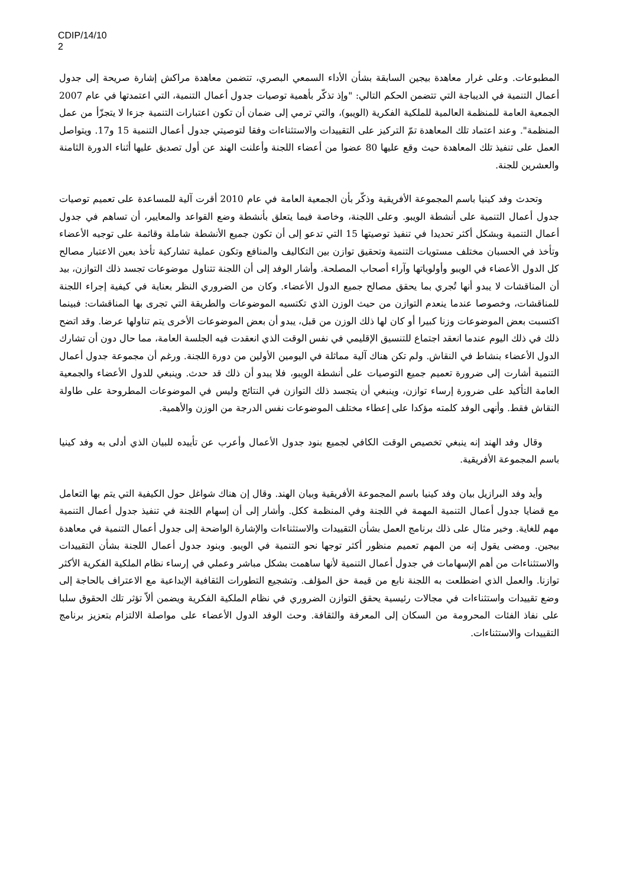CDIP/14/10
2
المطبوعات. وعلى غرار معاهدة بيجين السابقة بشأن الأداء السمعي البصري، تتضمن معاهدة مراكش إشارة صريحة إلى جدول أعمال التنمية في الديباجة التي تتضمن الحكم التالي: "وإذ تذكّر بأهمية توصيات جدول أعمال التنمية، التي اعتمدتها في عام 2007 الجمعية العامة للمنظمة العالمية للملكية الفكرية (الويبو)، والتي ترمي إلى ضمان أن تكون اعتبارات التنمية جزءا لا يتجزّأ من عمل المنظمة". وعند اعتماد تلك المعاهدة تمّ التركيز على التقييدات والاستثناءات وفقا لتوصيتي جدول أعمال التنمية 15 و17. ويتواصل العمل على تنفيذ تلك المعاهدة حيث وقع عليها 80 عضوا من أعضاء اللجنة وأعلنت الهند عن أول تصديق عليها أثناء الدورة الثامنة والعشرين للجنة.
وتحدث وفد كينيا باسم المجموعة الأفريقية وذكّر بأن الجمعية العامة في عام 2010 أقرت آلية للمساعدة على تعميم توصيات جدول أعمال التنمية على أنشطة الويبو. وعلى اللجنة، وخاصة فيما يتعلق بأنشطة وضع القواعد والمعايير، أن تساهم في جدول أعمال التنمية وبشكل أكثر تحديدا في تنفيذ توصيتها 15 التي تدعو إلى أن تكون جميع الأنشطة شاملة وقائمة على توجيه الأعضاء وتأخذ في الحسبان مختلف مستويات التنمية وتحقيق توازن بين التكاليف والمنافع وتكون عملية تشاركية تأخذ بعين الاعتبار مصالح كل الدول الأعضاء في الويبو وأولوياتها وآراء أصحاب المصلحة. وأشار الوفد إلى أن اللجنة تتناول موضوعات تجسد ذلك التوازن، بيد أن المناقشات لا يبدو أنها تُجري بما يحقق مصالح جميع الدول الأعضاء. وكان من الضروري النظر بعناية في كيفية إجراء اللجنة للمناقشات، وخصوصا عندما ينعدم التوازن من حيث الوزن الذي تكتسيه الموضوعات والطريقة التي تجرى بها المناقشات: فبينما اكتسبت بعض الموضوعات وزنا كبيرا أو كان لها ذلك الوزن من قبل، يبدو أن بعض الموضوعات الأخرى يتم تناولها عرضا. وقد اتضح ذلك في ذلك اليوم عندما انعقد اجتماع للتنسيق الإقليمي في نفس الوقت الذي انعقدت فيه الجلسة العامة، مما حال دون أن تشارك الدول الأعضاء بنشاط في النقاش. ولم تكن هناك آلية مماثلة في اليومين الأولين من دورة اللجنة. ورغم أن مجموعة جدول أعمال التنمية أشارت إلى ضرورة تعميم جميع التوصيات على أنشطة الويبو، فلا يبدو أن ذلك قد حدث. وينبغي للدول الأعضاء والجمعية العامة التأكيد على ضرورة إرساء توازن، وينبغي أن يتجسد ذلك التوازن في النتائج وليس في الموضوعات المطروحة على طاولة النقاش فقط. وأنهى الوفد كلمته مؤكدا على إعطاء مختلف الموضوعات نفس الدرجة من الوزن والأهمية.
وقال وفد الهند إنه ينبغي تخصيص الوقت الكافي لجميع بنود جدول الأعمال وأعرب عن تأييده للبيان الذي أدلى به وفد كينيا باسم المجموعة الأفريقية.
وأيد وفد البرازيل بيان وفد كينيا باسم المجموعة الأفريقية وبيان الهند. وقال إن هناك شواغل حول الكيفية التي يتم بها التعامل مع قضايا جدول أعمال التنمية المهمة في اللجنة وفي المنظمة ككل. وأشار إلى أن إسهام اللجنة في تنفيذ جدول أعمال التنمية مهم للغاية. وخير مثال على ذلك برنامج العمل بشأن التقييدات والاستثناءات والإشارة الواضحة إلى جدول أعمال التنمية في معاهدة بيجين. ومضى يقول إنه من المهم تعميم منظور أكثر توجها نحو التنمية في الويبو. وبنود جدول أعمال اللجنة بشأن التقييدات والاستثناءات من أهم الإسهامات في جدول أعمال التنمية لأنها ساهمت بشكل مباشر وعملي في إرساء نظام الملكية الفكرية الأكثر توازنا. والعمل الذي اضطلعت به اللجنة نابع من قيمة حق المؤلف. وتشجيع التطورات الثقافية الإبداعية مع الاعتراف بالحاجة إلى وضع تقييدات واستثناءات في مجالات رئيسية يحقق التوازن الضروري في نظام الملكية الفكرية ويضمن ألاّ تؤثر تلك الحقوق سلبا على نفاذ الفئات المحرومة من السكان إلى المعرفة والثقافة. وحث الوفد الدول الأعضاء على مواصلة الالتزام بتعزيز برنامج التقييدات والاستثناءات.